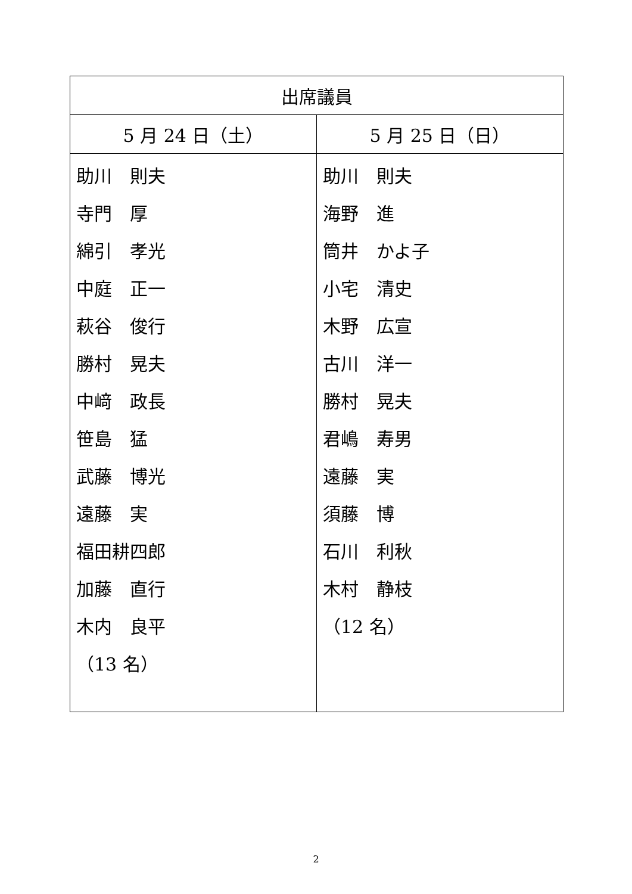| 出席議員 | |
| --- | --- |
| 5 月 24 日（土） | 5 月 25 日（日） |
| 助川 則夫 寺門 厚 綿引 孝光 中庭 正一 萩谷 俊行 勝村 晃夫 中﨑 政長 笹島 猛 武藤 博光 遠藤 実 福田耕四郎 加藤 直行 木内 良平 （13 名） | 助川 則夫 海野 進 筒井 かよ子 小宅 清史 木野 広宣 古川 洋一 勝村 晃夫 君嶋 寿男 遠藤 実 須藤 博 石川 利秋 木村 静枝 （12 名） |
2